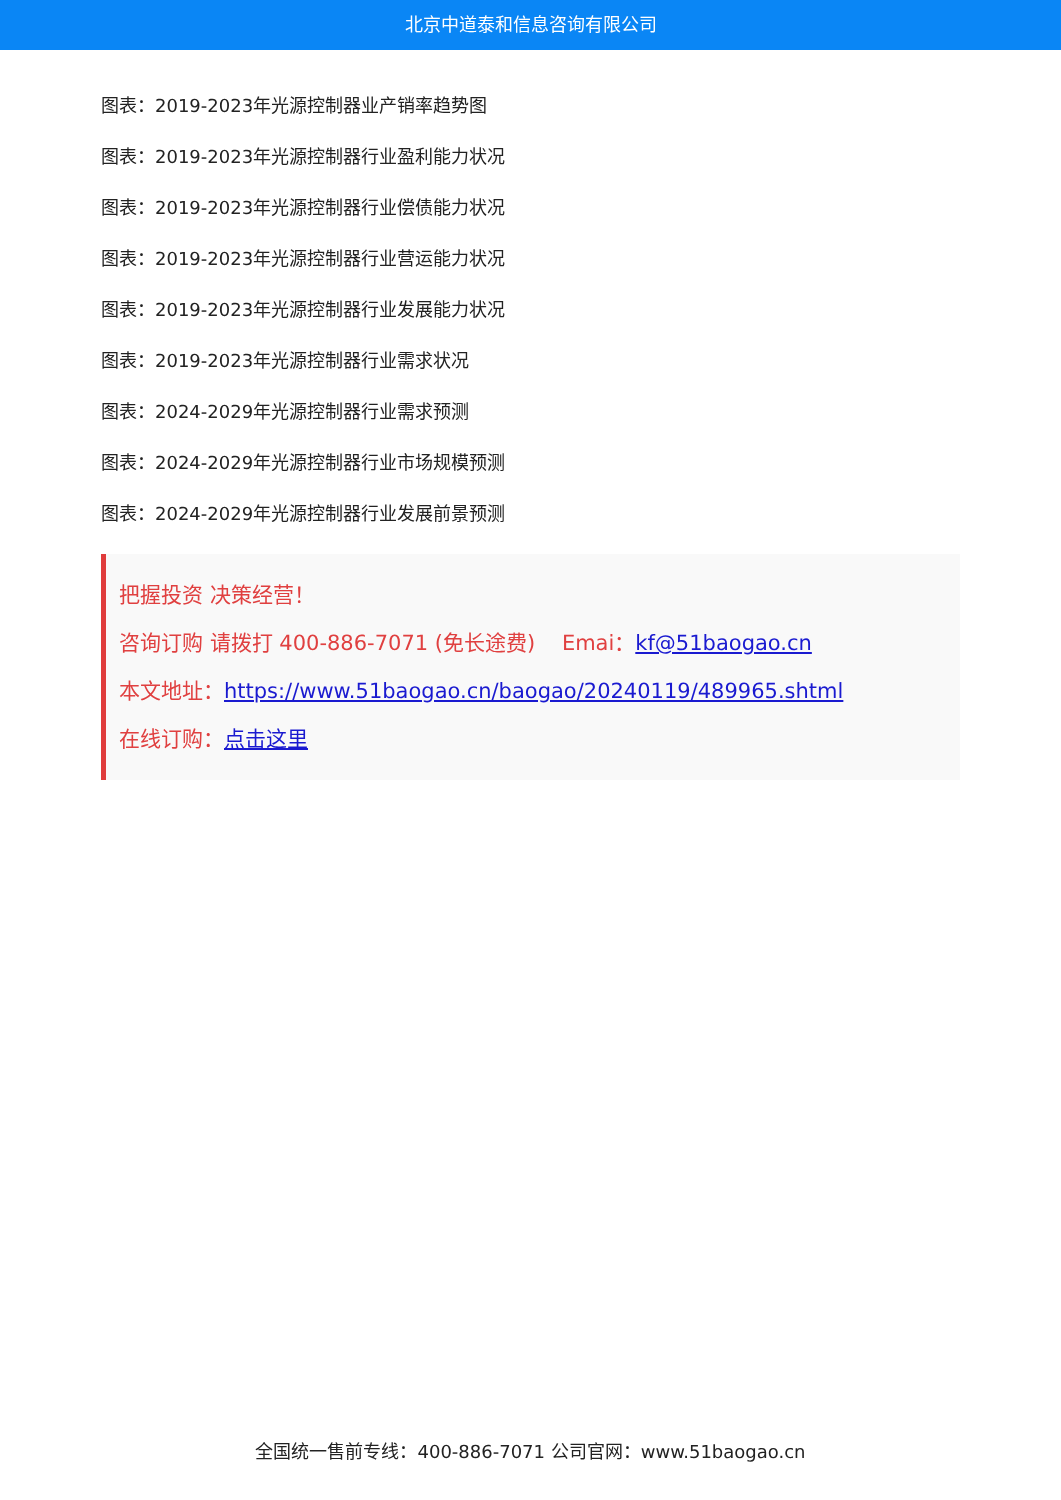北京中道泰和信息咨询有限公司
图表：2019-2023年光源控制器业产销率趋势图
图表：2019-2023年光源控制器行业盈利能力状况
图表：2019-2023年光源控制器行业偿债能力状况
图表：2019-2023年光源控制器行业营运能力状况
图表：2019-2023年光源控制器行业发展能力状况
图表：2019-2023年光源控制器行业需求状况
图表：2024-2029年光源控制器行业需求预测
图表：2024-2029年光源控制器行业市场规模预测
图表：2024-2029年光源控制器行业发展前景预测
把握投资 决策经营！
咨询订购 请拨打 400-886-7071 (免长途费) Emai：kf@51baogao.cn
本文地址：https://www.51baogao.cn/baogao/20240119/489965.shtml
在线订购：点击这里
全国统一售前专线：400-886-7071 公司官网：www.51baogao.cn